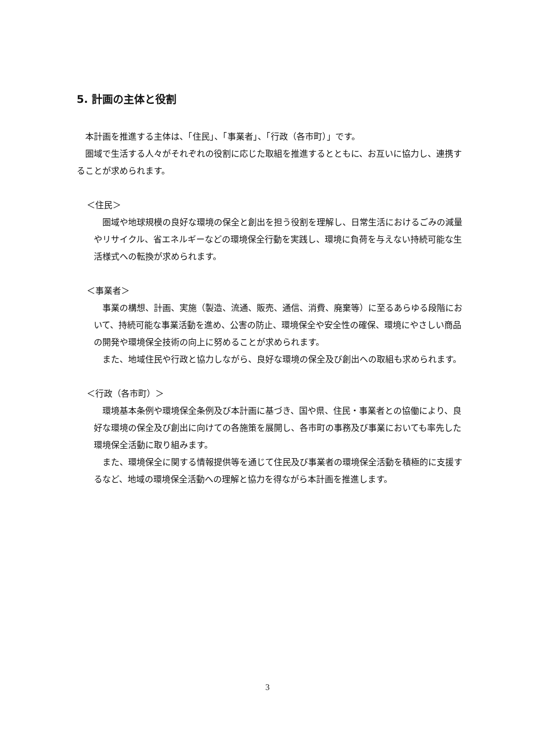5. 計画の主体と役割
本計画を推進する主体は、「住民」、「事業者」、「行政（各市町）」です。
圏域で生活する人々がそれぞれの役割に応じた取組を推進するとともに、お互いに協力し、連携することが求められます。
＜住民＞
圏域や地球規模の良好な環境の保全と創出を担う役割を理解し、日常生活におけるごみの減量やリサイクル、省エネルギーなどの環境保全行動を実践し、環境に負荷を与えない持続可能な生活様式への転換が求められます。
＜事業者＞
事業の構想、計画、実施（製造、流通、販売、通信、消費、廃棄等）に至るあらゆる段階において、持続可能な事業活動を進め、公害の防止、環境保全や安全性の確保、環境にやさしい商品の開発や環境保全技術の向上に努めることが求められます。
また、地域住民や行政と協力しながら、良好な環境の保全及び創出への取組も求められます。
＜行政（各市町）＞
環境基本条例や環境保全条例及び本計画に基づき、国や県、住民・事業者との協働により、良好な環境の保全及び創出に向けての各施策を展開し、各市町の事務及び事業においても率先した環境保全活動に取り組みます。
また、環境保全に関する情報提供等を通じて住民及び事業者の環境保全活動を積極的に支援するなど、地域の環境保全活動への理解と協力を得ながら本計画を推進します。
3